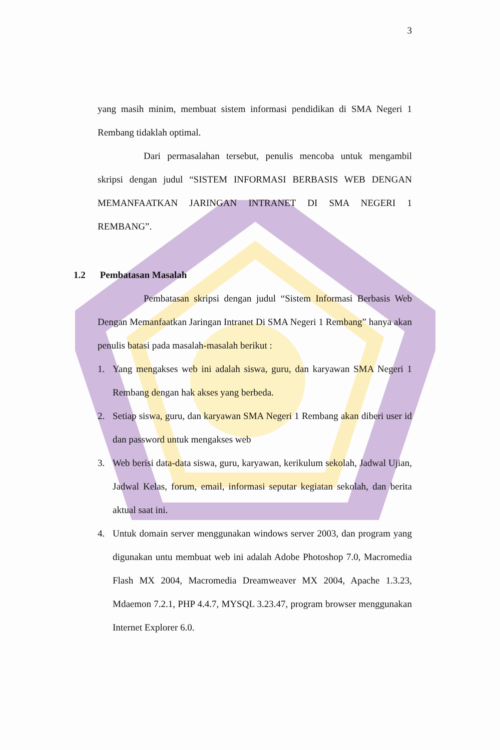3
yang masih minim, membuat sistem informasi pendidikan di SMA Negeri 1 Rembang tidaklah optimal.
Dari permasalahan tersebut, penulis mencoba untuk mengambil skripsi dengan judul “SISTEM INFORMASI BERBASIS WEB DENGAN MEMANFAATKAN JARINGAN INTRANET DI SMA NEGERI 1 REMBANG”.
1.2 Pembatasan Masalah
Pembatasan skripsi dengan judul “Sistem Informasi Berbasis Web Dengan Memanfaatkan Jaringan Intranet Di SMA Negeri 1 Rembang” hanya akan penulis batasi pada masalah-masalah berikut :
1. Yang mengakses web ini adalah siswa, guru, dan karyawan SMA Negeri 1 Rembang dengan hak akses yang berbeda.
2. Setiap siswa, guru, dan karyawan SMA Negeri 1 Rembang akan diberi user id dan password untuk mengakses web
3. Web berisi data-data siswa, guru, karyawan, kerikulum sekolah, Jadwal Ujian, Jadwal Kelas, forum, email, informasi seputar kegiatan sekolah, dan berita aktual saat ini.
4. Untuk domain server menggunakan windows server 2003, dan program yang digunakan untu membuat web ini adalah Adobe Photoshop 7.0, Macromedia Flash MX 2004, Macromedia Dreamweaver MX 2004, Apache 1.3.23, Mdaemon 7.2.1, PHP 4.4.7, MYSQL 3.23.47, program browser menggunakan Internet Explorer 6.0.